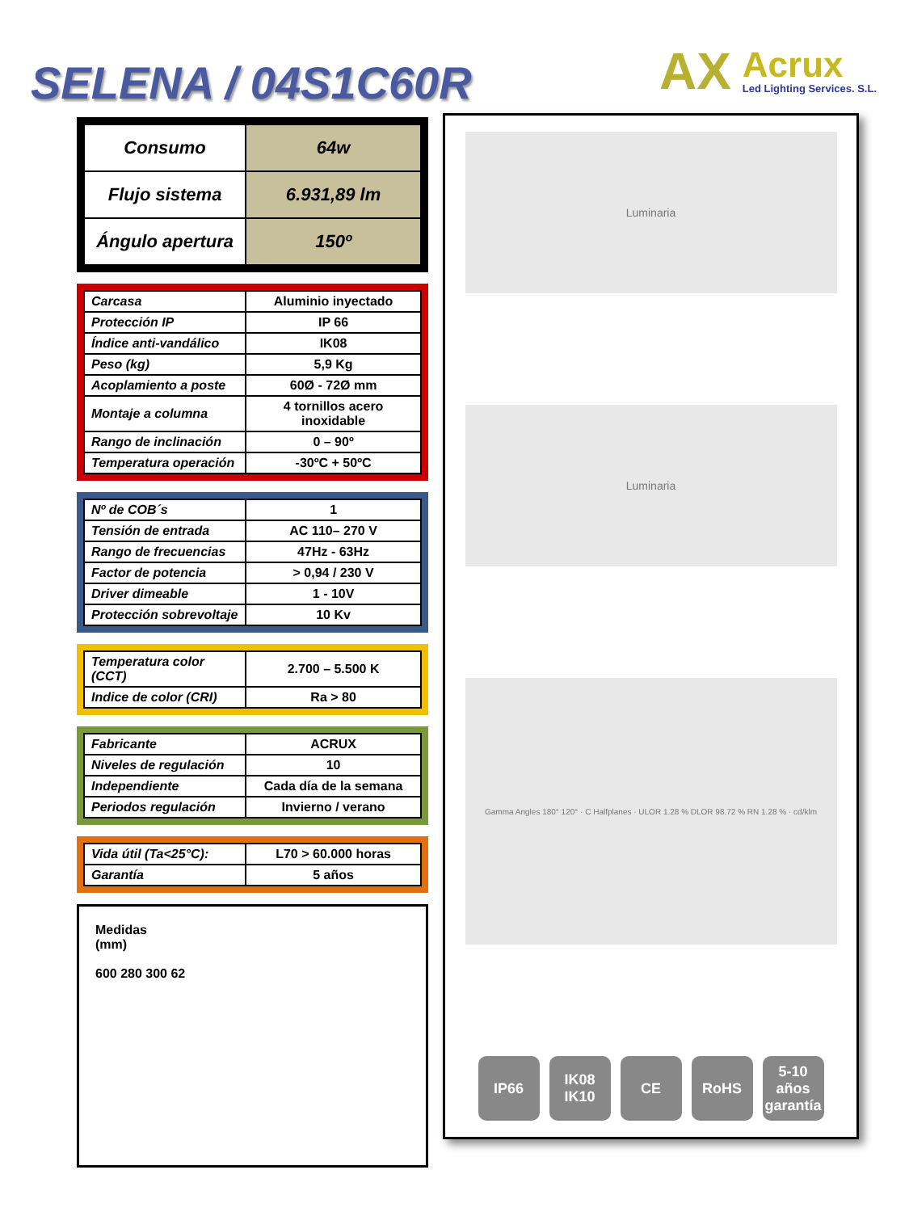SELENA / 04S1C60R
AX
Acrux
Led Lighting Services. S.L.
| Consumo | 64w |
| Flujo sistema | 6.931,89 lm |
| Ángulo apertura | 150º |
| Carcasa | Aluminio inyectado |
| Protección IP | IP 66 |
| Índice anti-vandálico | IK08 |
| Peso (kg) | 5,9 Kg |
| Acoplamiento a poste | 60Ø - 72Ø mm |
| Montaje a columna | 4 tornillos acero inoxidable |
| Rango de inclinación | 0 – 90º |
| Temperatura operación | -30ºC + 50ºC |
| Nº de COB´s | 1 |
| Tensión de entrada | AC 110– 270 V |
| Rango de frecuencias | 47Hz - 63Hz |
| Factor de potencia | > 0,94 / 230 V |
| Driver dimeable | 1 - 10V |
| Protección sobrevoltaje | 10 Kv |
| Temperatura color (CCT) | 2.700 – 5.500 K |
| Indice de color (CRI) | Ra > 80 |
| Fabricante | ACRUX |
| Niveles de regulación | 10 |
| Independiente | Cada día de la semana |
| Periodos regulación | Invierno / verano |
| Vida útil (Ta<25°C): | L70 > 60.000 horas |
| Garantía | 5 años |
Medidas
(mm)
600 280 300 62
Luminaria
Luminaria
Gamma Angles 180° 120° · C Halfplanes · ULOR 1.28 % DLOR 98.72 % RN 1.28 % · cd/klm
IP66 IK08
IK10
CE RoHS 5-10
años garantía